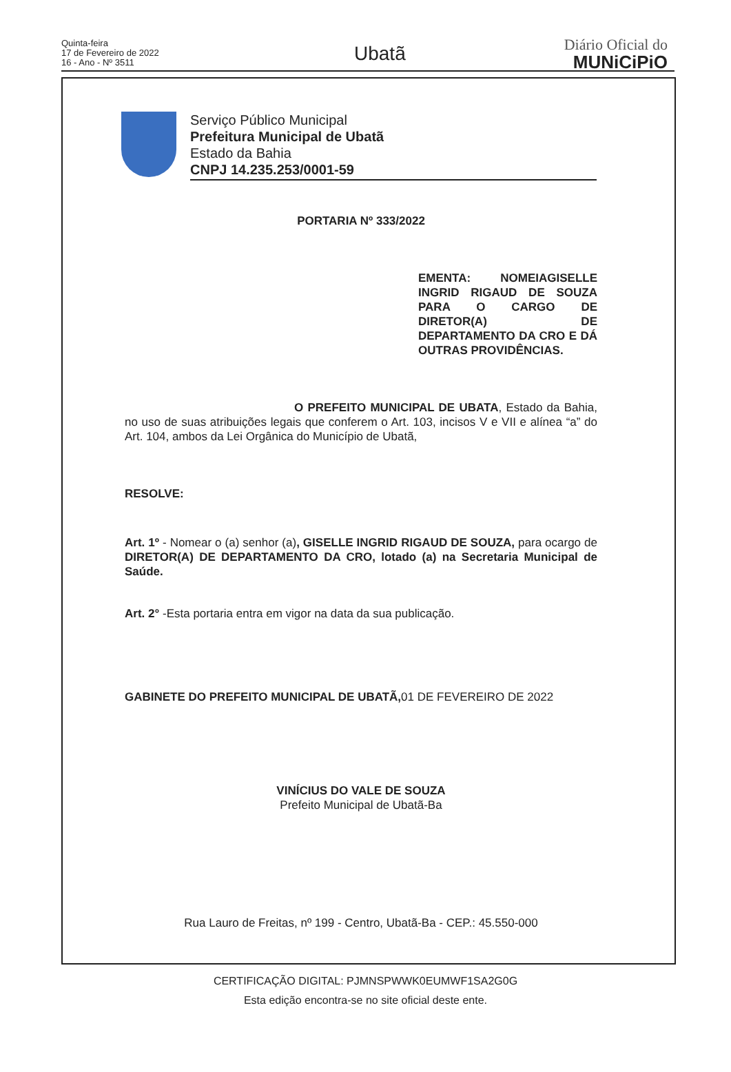Quinta-feira
17 de Fevereiro de 2022
16 - Ano - Nº 3511
Ubatã
Diário Oficial do
MUNiCiPiO
Serviço Público Municipal
Prefeitura Municipal de Ubatã
Estado da Bahia
CNPJ 14.235.253/0001-59
PORTARIA Nº 333/2022
EMENTA: NOMEIAGISELLE INGRID RIGAUD DE SOUZA PARA O CARGO DE DIRETOR(A) DE DEPARTAMENTO DA CRO E DÁ OUTRAS PROVIDÊNCIAS.
O PREFEITO MUNICIPAL DE UBATA, Estado da Bahia, no uso de suas atribuições legais que conferem o Art. 103, incisos V e VII e alínea “a” do Art. 104, ambos da Lei Orgânica do Município de Ubatã,
RESOLVE:
Art. 1º - Nomear o (a) senhor (a), GISELLE INGRID RIGAUD DE SOUZA, para ocargo de DIRETOR(A) DE DEPARTAMENTO DA CRO, lotado (a) na Secretaria Municipal de Saúde.
Art. 2° -Esta portaria entra em vigor na data da sua publicação.
GABINETE DO PREFEITO MUNICIPAL DE UBATÃ, 01 DE FEVEREIRO DE 2022
VINÍCIUS DO VALE DE SOUZA
Prefeito Municipal de Ubatã-Ba
Rua Lauro de Freitas, nº 199 - Centro, Ubatã-Ba - CEP.: 45.550-000
CERTIFICAÇÃO DIGITAL: PJMNSPWWK0EUMWF1SA2G0G
Esta edição encontra-se no site oficial deste ente.